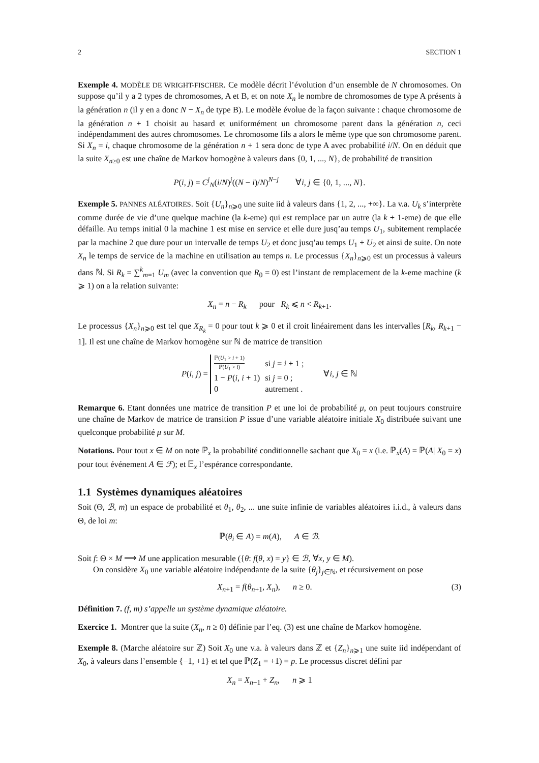2 SECTION 1
Exemple 4. MODÈLE DE WRIGHT-FISCHER. Ce modèle décrit l’évolution d’un ensemble de N chromosomes. On suppose qu’il y a 2 types de chromosomes, A et B, et on note X<sub>n</sub> le nombre de chromosomes de type A présents à la génération n (il y en a donc N − X<sub>n</sub> de type B). Le modèle évolue de la façon suivante : chaque chromosome de la génération n + 1 choisit au hasard et uniformément un chromosome parent dans la génération n, ceci indépendamment des autres chromosomes. Le chromosome fils a alors le même type que son chromosome parent. Si X<sub>n</sub> = i, chaque chromosome de la génération n + 1 sera donc de type A avec probabilité i/N. On en déduit que la suite X<sub>n≥0</sub> est une chaîne de Markov homogène à valeurs dans {0, 1, ..., N}, de probabilité de transition
P(i, j) = C<sup>j</sup><sub>N</sub>(i/N)<sup>j</sup>((N − i)/N)<sup>N−j</sup> ∀i, j ∈ {0, 1, ..., N}.
Exemple 5. PANNES ALÉATOIRES. Soit {U<sub>n</sub>}<sub>n⩾0</sub> une suite iid à valeurs dans {1, 2, ..., +∞}. La v.a. U<sub>k</sub> s’interprète comme durée de vie d’une quelque machine (la k-eme) qui est remplace par un autre (la k + 1-eme) de que elle défaille. Au temps initial 0 la machine 1 est mise en service et elle dure jusq’au temps U<sub>1</sub>, subitement remplacée par la machine 2 que dure pour un intervalle de temps U<sub>2</sub> et donc jusq’au temps U<sub>1</sub> + U<sub>2</sub> et ainsi de suite. On note X<sub>n</sub> le temps de service de la machine en utilisation au temps n. Le processus {X<sub>n</sub>}<sub>n⩾0</sub> est un processus à valeurs dans ℕ. Si R<sub>k</sub> = ∑<sup>k</sup><sub>m=1</sub> U<sub>m</sub> (avec la convention que R<sub>0</sub> = 0) est l’instant de remplacement de la k-eme machine (k ⩾ 1) on a la relation suivante:
X<sub>n</sub> = n − R<sub>k</sub> pour R<sub>k</sub> ⩽ n < R<sub>k+1</sub>.
Le processus {X<sub>n</sub>}<sub>n⩾0</sub> est tel que X<sub>R<sub>k</sub></sub> = 0 pour tout k ⩾ 0 et il croit linéairement dans les intervalles [R<sub>k</sub>, R<sub>k+1</sub> − 1]. Il est une chaîne de Markov homogène sur ℕ de matrice de transition
P(i, j) =
| ℙ( U<sub>1</sub> > i + 1) ℙ( U<sub>1</sub> > i ) | si j = i + 1 ; |
| 1 − P ( i , i + 1) | si j = 0 ; |
| 0 | autrement . |
∀i, j ∈ ℕ
Remarque 6. Etant données une matrice de transition P et une loi de probabilité μ, on peut toujours construire une chaîne de Markov de matrice de transition P issue d’une variable aléatoire initiale X<sub>0</sub> distribuée suivant une quelconque probabilité μ sur M.
Notations. Pour tout x ∈ M on note ℙ<sub>x</sub> la probabilité conditionnelle sachant que X<sub>0</sub> = x (i.e. ℙ<sub>x</sub>(A) = ℙ(A| X<sub>0</sub> = x) pour tout événement A ∈ ℱ); et 𝔼<sub>x</sub> l’espérance correspondante.
1.1 Systèmes dynamiques aléatoires
Soit (Θ, ℬ, m) un espace de probabilité et θ<sub>1</sub>, θ<sub>2</sub>, ... une suite infinie de variables aléatoires i.i.d., à valeurs dans Θ, de loi m:
ℙ(θ<sub>i</sub> ∈ A) = m(A), A ∈ ℬ.
Soit f: Θ × M ⟶ M une application mesurable ({θ: f(θ, x) = y} ∈ ℬ, ∀x, y ∈ M).
On considère X<sub>0</sub> une variable aléatoire indépendante de la suite {θ<sub>j</sub>}<sub>j∈ℕ</sub>, et récursivement on pose
X<sub>n+1</sub> = f(θ<sub>n+1</sub>, X<sub>n</sub>), n ≥ 0. (3)
Définition 7. (f, m) s’appelle un système dynamique aléatoire.
Exercice 1. Montrer que la suite (X<sub>n</sub>, n ≥ 0) définie par l’eq. (3) est une chaîne de Markov homogène.
Exemple 8. (Marche aléatoire sur ℤ) Soit X<sub>0</sub> une v.a. à valeurs dans ℤ et {Z<sub>n</sub>}<sub>n⩾1</sub> une suite iid indépendant of X<sub>0</sub>, à valeurs dans l’ensemble {−1, +1} et tel que ℙ(Z<sub>1</sub> = +1) = p. Le processus discret défini par
X<sub>n</sub> = X<sub>n−1</sub> + Z<sub>n</sub>, n ⩾ 1